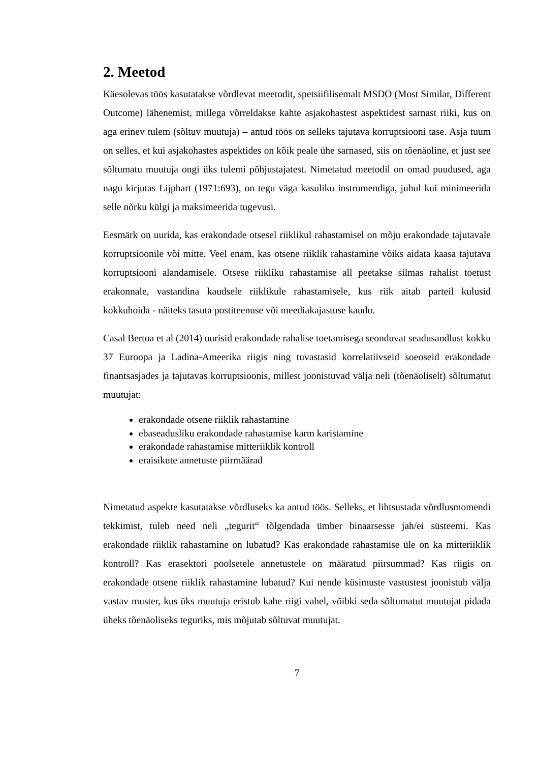2. Meetod
Käesolevas töös kasutatakse võrdlevat meetodit, spetsiifilisemalt MSDO (Most Similar, Different Outcome) lähenemist, millega võrreldakse kahte asjakohastest aspektidest sarnast riiki, kus on aga erinev tulem (sõltuv muutuja) – antud töös on selleks tajutava korruptsiooni tase. Asja tuum on selles, et kui asjakohastes aspektides on kõik peale ühe sarnased, siis on tõenäoline, et just see sõltumatu muutuja ongi üks tulemi põhjustajatest. Nimetatud meetodil on omad puudused, aga nagu kirjutas Lijphart (1971:693), on tegu väga kasuliku instrumendiga, juhul kui minimeerida selle nõrku külgi ja maksimeerida tugevusi.
Eesmärk on uurida, kas erakondade otsesel riiklikul rahastamisel on mõju erakondade tajutavale korruptsioonile või mitte. Veel enam, kas otsene riiklik rahastamine võiks aidata kaasa tajutava korruptsiooni alandamisele. Otsese riikliku rahastamise all peetakse silmas rahalist toetust erakonnale, vastandina kaudsele riiklikule rahastamisele, kus riik aitab parteil kulusid kokkuhoida - näiteks tasuta postiteenuse või meediakajastuse kaudu.
Casal Bertoa et al (2014) uurisid erakondade rahalise toetamisega seonduvat seadusandlust kokku 37 Euroopa ja Ladina-Ameerika riigis ning tuvastasid korrelatiivseid soeoseid erakondade finantsasjades ja tajutavas korruptsioonis, millest joonistuvad välja neli (tõenäoliselt) sõltumatut muutujat:
erakondade otsene riiklik rahastamine
ebaseadusliku erakondade rahastamise karm karistamine
erakondade rahastamise mitteriiklik kontroll
eraisikute annetuste piirmäärad
Nimetatud aspekte kasutatakse võrdluseks ka antud töös. Selleks, et lihtsustada võrdlusmomendi tekkimist, tuleb need neli „tegurit“ tõlgendada ümber binaarsesse jah/ei süsteemi. Kas erakondade riiklik rahastamine on lubatud? Kas erakondade rahastamise üle on ka mitteriiklik kontroll? Kas erasektori poolsetele annetustele on määratud piirsummad? Kas riigis on erakondade otsene riiklik rahastamine lubatud? Kui nende küsimuste vastustest joonistub välja vastav muster, kus üks muutuja eristub kahe riigi vahel, võibki seda sõltumatut muutujat pidada üheks tõenäoliseks teguriks, mis mõjutab sõltuvat muutujat.
7